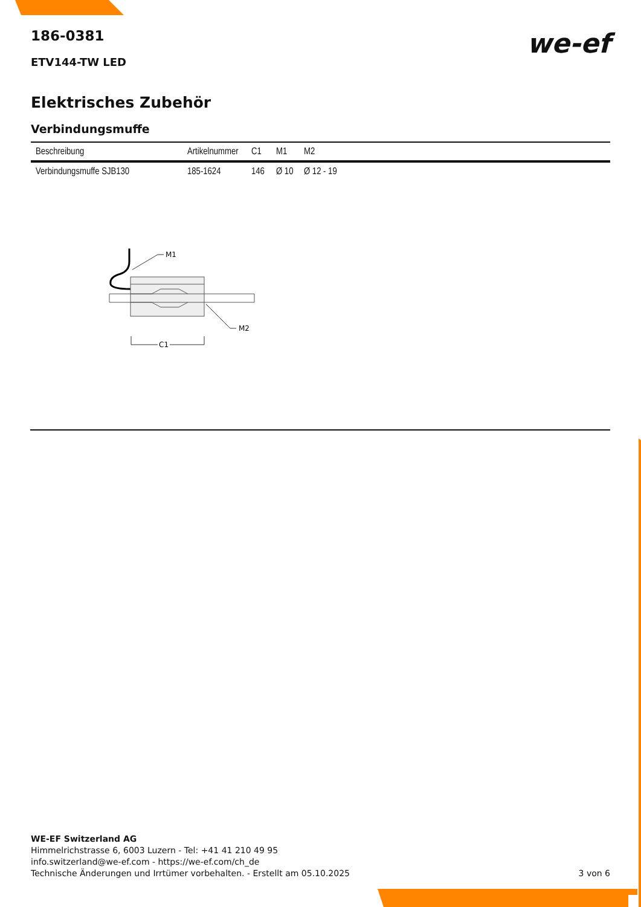we-ef
186-0381
ETV144-TW LED
Elektrisches Zubehör
Verbindungsmuffe
| Beschreibung | Artikelnummer | C1 | M1 | M2 |
| --- | --- | --- | --- | --- |
| Verbindungsmuffe SJB130 | 185-1624 | 146 | Ø 10 | Ø 12 - 19 |
M1
M2
C1
WE-EF Switzerland AG
Himmelrichstrasse 6, 6003 Luzern - Tel: +41 41 210 49 95
info.switzerland@we-ef.com - https://we-ef.com/ch_de
Technische Änderungen und Irrtümer vorbehalten. - Erstellt am 05.10.2025 3 von 6